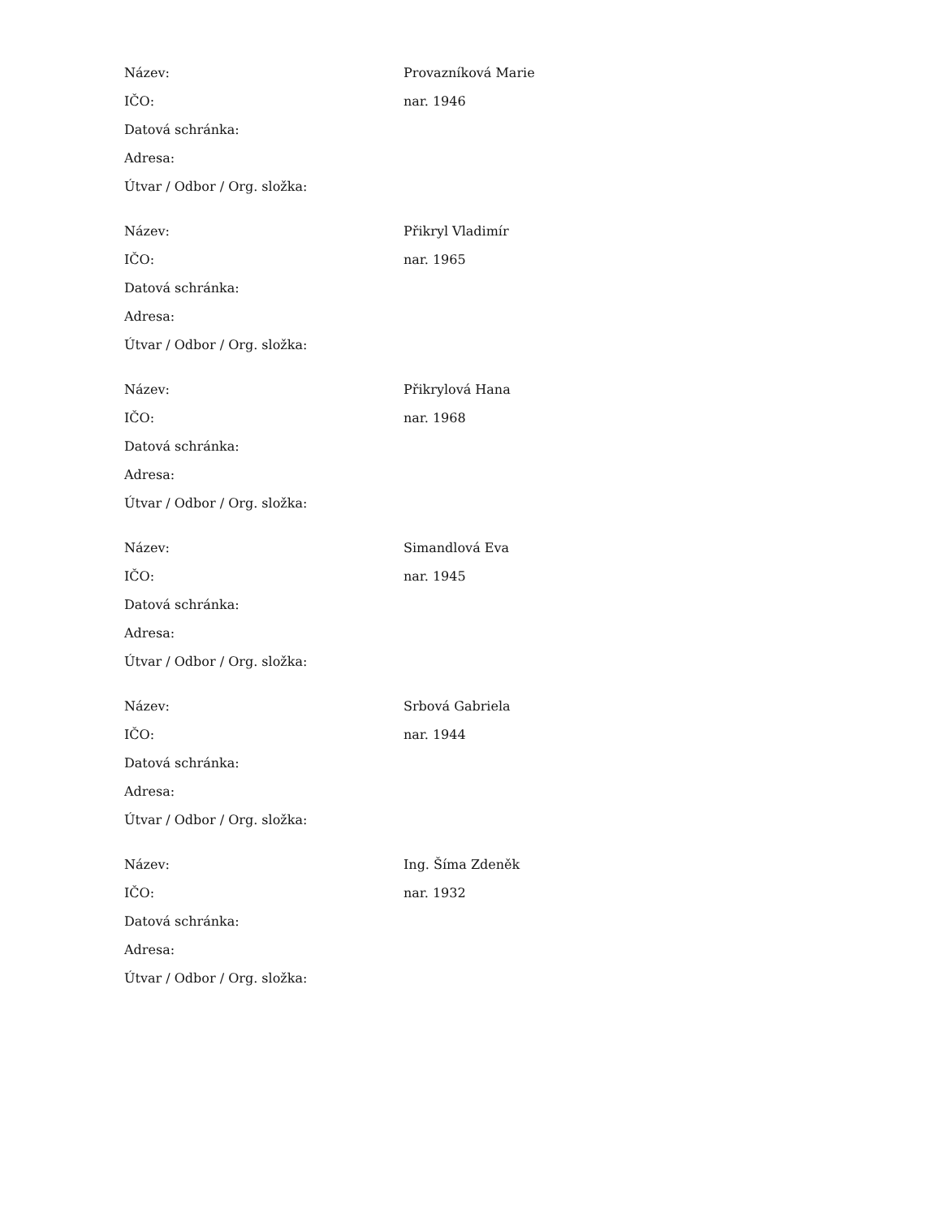| Název: | Provazníková Marie |
| IČO: | nar. 1946 |
| Datová schránka: | |
| Adresa: | |
| Útvar / Odbor / Org. složka: | |
| Název: | Přikryl Vladimír |
| IČO: | nar. 1965 |
| Datová schránka: | |
| Adresa: | |
| Útvar / Odbor / Org. složka: | |
| Název: | Přikrylová Hana |
| IČO: | nar. 1968 |
| Datová schránka: | |
| Adresa: | |
| Útvar / Odbor / Org. složka: | |
| Název: | Simandlová Eva |
| IČO: | nar. 1945 |
| Datová schránka: | |
| Adresa: | |
| Útvar / Odbor / Org. složka: | |
| Název: | Srbová Gabriela |
| IČO: | nar. 1944 |
| Datová schránka: | |
| Adresa: | |
| Útvar / Odbor / Org. složka: | |
| Název: | Ing. Šíma Zdeněk |
| IČO: | nar. 1932 |
| Datová schránka: | |
| Adresa: | |
| Útvar / Odbor / Org. složka: | |